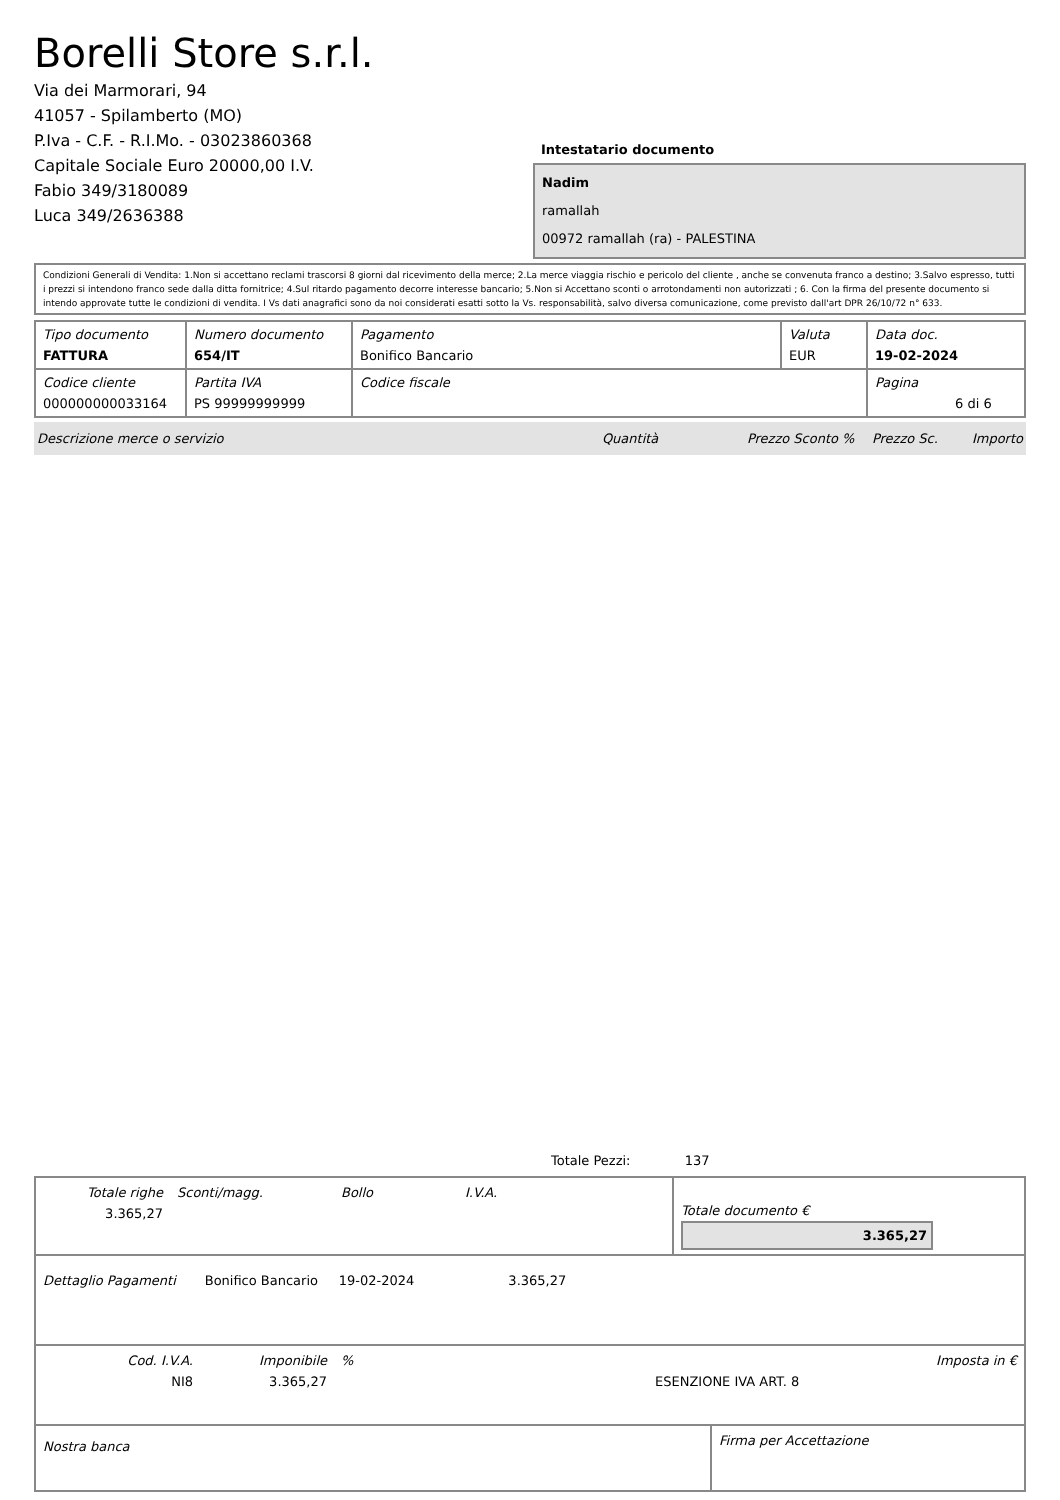Borelli Store s.r.l.
Via dei Marmorari, 94
41057 - Spilamberto (MO)
P.Iva - C.F. - R.I.Mo. - 03023860368
Capitale Sociale Euro 20000,00 I.V.
Fabio 349/3180089
Luca 349/2636388
Intestatario documento
Nadim
ramallah
00972 ramallah (ra) - PALESTINA
Condizioni Generali di Vendita: 1.Non si accettano reclami trascorsi 8 giorni dal ricevimento della merce; 2.La merce viaggia rischio e pericolo del cliente , anche se convenuta franco a destino; 3.Salvo espresso, tutti i prezzi si intendono franco sede dalla ditta fornitrice; 4.Sul ritardo pagamento decorre interesse bancario; 5.Non si Accettano sconti o arrotondamenti non autorizzati ; 6. Con la firma del presente documento si intendo approvate tutte le condizioni di vendita. I Vs dati anagrafici sono da noi considerati esatti sotto la Vs. responsabilità, salvo diversa comunicazione, come previsto dall'art DPR 26/10/72 n° 633.
| Tipo documento FATTURA | Numero documento 654/IT | Pagamento Bonifico Bancario | Valuta EUR | Data doc. 19-02-2024 |
| Codice cliente 000000000033164 | Partita IVA PS 99999999999 | Codice fiscale | | Pagina 6 di 6 |
Descrizione merce o servizio Quantità Prezzo Sconto % Prezzo Sc. Importo
Totale Pezzi: 137
| Totale righe 3.365,27 | Sconti/magg. | Bollo | I.V.A. | Totale documento € 3.365,27 |
| Dettaglio Pagamenti Bonifico Bancario 19-02-2024 3.365,27 |
| Cod. I.V.A. NI8 | Imponibile 3.365,27 | % | ESENZIONE IVA ART. 8 | Imposta in € |
| Nostra banca | Firma per Accettazione |